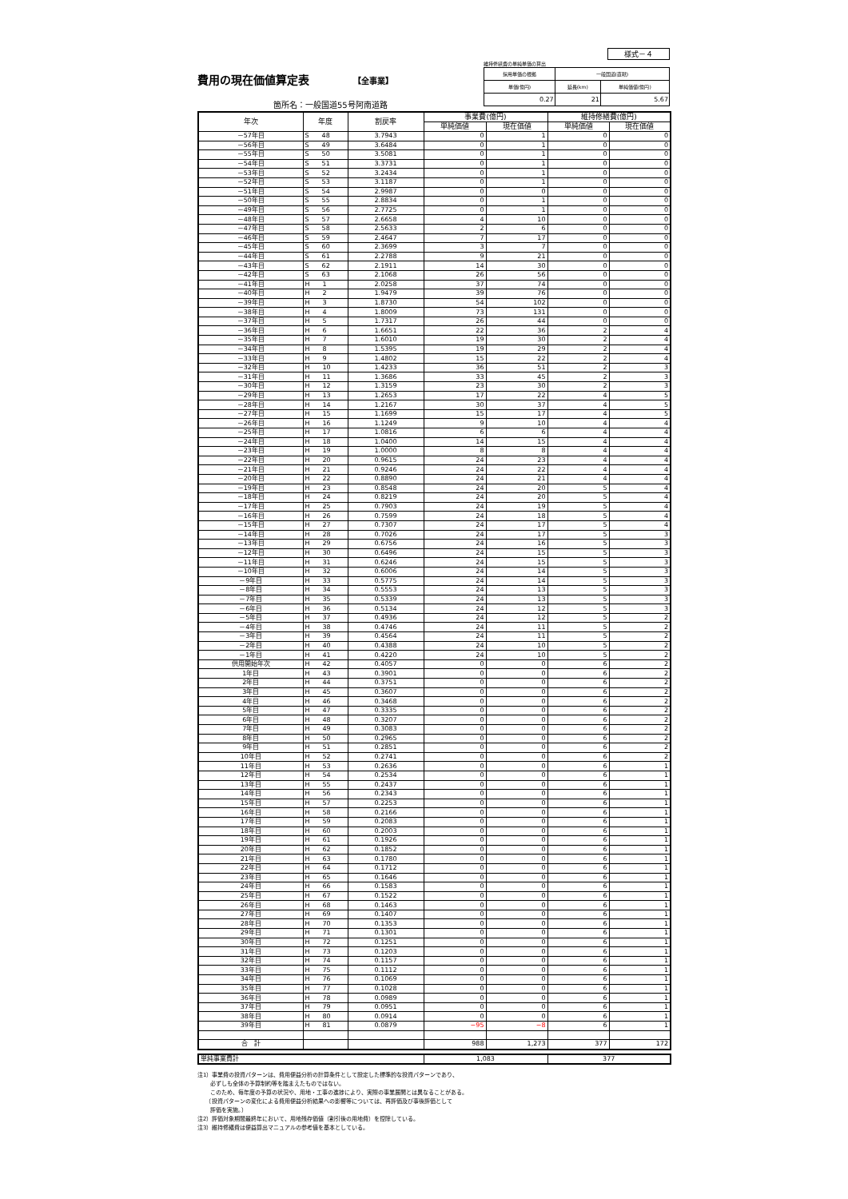様式－４
費用の現在価値算定表 【全事業】
箇所名：一般国道55号阿南道路
維持修繕費の単純単価の算出
| 採用単価の根拠 | 一般国道(直轄) | |
| 単価(億円) | 延長(km) | 単純価値(億円) |
| 0.27 | 21 | 5.67 |
| 年次 | 年度 | 割戻率 | 事業費(億円) | | 維持修繕費(億円) | |
| --- | --- | --- | --- | --- | --- | --- |
| | | | 単純価値 | 現在価値 | 単純価値 | 現在価値 |
| －57年目 | S 48 | 3.7943 | 0 | 1 | 0 | 0 |
| －56年目 | S 49 | 3.6484 | 0 | 1 | 0 | 0 |
| －55年目 | S 50 | 3.5081 | 0 | 1 | 0 | 0 |
| －54年目 | S 51 | 3.3731 | 0 | 1 | 0 | 0 |
| －53年目 | S 52 | 3.2434 | 0 | 1 | 0 | 0 |
| －52年目 | S 53 | 3.1187 | 0 | 1 | 0 | 0 |
| －51年目 | S 54 | 2.9987 | 0 | 0 | 0 | 0 |
| －50年目 | S 55 | 2.8834 | 0 | 1 | 0 | 0 |
| －49年目 | S 56 | 2.7725 | 0 | 1 | 0 | 0 |
| －48年目 | S 57 | 2.6658 | 4 | 10 | 0 | 0 |
| －47年目 | S 58 | 2.5633 | 2 | 6 | 0 | 0 |
| －46年目 | S 59 | 2.4647 | 7 | 17 | 0 | 0 |
| －45年目 | S 60 | 2.3699 | 3 | 7 | 0 | 0 |
| －44年目 | S 61 | 2.2788 | 9 | 21 | 0 | 0 |
| －43年目 | S 62 | 2.1911 | 14 | 30 | 0 | 0 |
| －42年目 | S 63 | 2.1068 | 26 | 56 | 0 | 0 |
| －41年目 | H 1 | 2.0258 | 37 | 74 | 0 | 0 |
| －40年目 | H 2 | 1.9479 | 39 | 76 | 0 | 0 |
| －39年目 | H 3 | 1.8730 | 54 | 102 | 0 | 0 |
| －38年目 | H 4 | 1.8009 | 73 | 131 | 0 | 0 |
| －37年目 | H 5 | 1.7317 | 26 | 44 | 0 | 0 |
| －36年目 | H 6 | 1.6651 | 22 | 36 | 2 | 4 |
| －35年目 | H 7 | 1.6010 | 19 | 30 | 2 | 4 |
| －34年目 | H 8 | 1.5395 | 19 | 29 | 2 | 4 |
| －33年目 | H 9 | 1.4802 | 15 | 22 | 2 | 4 |
| －32年目 | H 10 | 1.4233 | 36 | 51 | 2 | 3 |
| －31年目 | H 11 | 1.3686 | 33 | 45 | 2 | 3 |
| －30年目 | H 12 | 1.3159 | 23 | 30 | 2 | 3 |
| －29年目 | H 13 | 1.2653 | 17 | 22 | 4 | 5 |
| －28年目 | H 14 | 1.2167 | 30 | 37 | 4 | 5 |
| －27年目 | H 15 | 1.1699 | 15 | 17 | 4 | 5 |
| －26年目 | H 16 | 1.1249 | 9 | 10 | 4 | 4 |
| －25年目 | H 17 | 1.0816 | 6 | 6 | 4 | 4 |
| －24年目 | H 18 | 1.0400 | 14 | 15 | 4 | 4 |
| －23年目 | H 19 | 1.0000 | 8 | 8 | 4 | 4 |
| －22年目 | H 20 | 0.9615 | 24 | 23 | 4 | 4 |
| －21年目 | H 21 | 0.9246 | 24 | 22 | 4 | 4 |
| －20年目 | H 22 | 0.8890 | 24 | 21 | 4 | 4 |
| －19年目 | H 23 | 0.8548 | 24 | 20 | 5 | 4 |
| －18年目 | H 24 | 0.8219 | 24 | 20 | 5 | 4 |
| －17年目 | H 25 | 0.7903 | 24 | 19 | 5 | 4 |
| －16年目 | H 26 | 0.7599 | 24 | 18 | 5 | 4 |
| －15年目 | H 27 | 0.7307 | 24 | 17 | 5 | 4 |
| －14年目 | H 28 | 0.7026 | 24 | 17 | 5 | 3 |
| －13年目 | H 29 | 0.6756 | 24 | 16 | 5 | 3 |
| －12年目 | H 30 | 0.6496 | 24 | 15 | 5 | 3 |
| －11年目 | H 31 | 0.6246 | 24 | 15 | 5 | 3 |
| －10年目 | H 32 | 0.6006 | 24 | 14 | 5 | 3 |
| －9年目 | H 33 | 0.5775 | 24 | 14 | 5 | 3 |
| －8年目 | H 34 | 0.5553 | 24 | 13 | 5 | 3 |
| －7年目 | H 35 | 0.5339 | 24 | 13 | 5 | 3 |
| －6年目 | H 36 | 0.5134 | 24 | 12 | 5 | 3 |
| －5年目 | H 37 | 0.4936 | 24 | 12 | 5 | 2 |
| －4年目 | H 38 | 0.4746 | 24 | 11 | 5 | 2 |
| －3年目 | H 39 | 0.4564 | 24 | 11 | 5 | 2 |
| －2年目 | H 40 | 0.4388 | 24 | 10 | 5 | 2 |
| －1年目 | H 41 | 0.4220 | 24 | 10 | 5 | 2 |
| 供用開始年次 | H 42 | 0.4057 | 0 | 0 | 6 | 2 |
| 1年目 | H 43 | 0.3901 | 0 | 0 | 6 | 2 |
| 2年目 | H 44 | 0.3751 | 0 | 0 | 6 | 2 |
| 3年目 | H 45 | 0.3607 | 0 | 0 | 6 | 2 |
| 4年目 | H 46 | 0.3468 | 0 | 0 | 6 | 2 |
| 5年目 | H 47 | 0.3335 | 0 | 0 | 6 | 2 |
| 6年目 | H 48 | 0.3207 | 0 | 0 | 6 | 2 |
| 7年目 | H 49 | 0.3083 | 0 | 0 | 6 | 2 |
| 8年目 | H 50 | 0.2965 | 0 | 0 | 6 | 2 |
| 9年目 | H 51 | 0.2851 | 0 | 0 | 6 | 2 |
| 10年目 | H 52 | 0.2741 | 0 | 0 | 6 | 2 |
| 11年目 | H 53 | 0.2636 | 0 | 0 | 6 | 1 |
| 12年目 | H 54 | 0.2534 | 0 | 0 | 6 | 1 |
| 13年目 | H 55 | 0.2437 | 0 | 0 | 6 | 1 |
| 14年目 | H 56 | 0.2343 | 0 | 0 | 6 | 1 |
| 15年目 | H 57 | 0.2253 | 0 | 0 | 6 | 1 |
| 16年目 | H 58 | 0.2166 | 0 | 0 | 6 | 1 |
| 17年目 | H 59 | 0.2083 | 0 | 0 | 6 | 1 |
| 18年目 | H 60 | 0.2003 | 0 | 0 | 6 | 1 |
| 19年目 | H 61 | 0.1926 | 0 | 0 | 6 | 1 |
| 20年目 | H 62 | 0.1852 | 0 | 0 | 6 | 1 |
| 21年目 | H 63 | 0.1780 | 0 | 0 | 6 | 1 |
| 22年目 | H 64 | 0.1712 | 0 | 0 | 6 | 1 |
| 23年目 | H 65 | 0.1646 | 0 | 0 | 6 | 1 |
| 24年目 | H 66 | 0.1583 | 0 | 0 | 6 | 1 |
| 25年目 | H 67 | 0.1522 | 0 | 0 | 6 | 1 |
| 26年目 | H 68 | 0.1463 | 0 | 0 | 6 | 1 |
| 27年目 | H 69 | 0.1407 | 0 | 0 | 6 | 1 |
| 28年目 | H 70 | 0.1353 | 0 | 0 | 6 | 1 |
| 29年目 | H 71 | 0.1301 | 0 | 0 | 6 | 1 |
| 30年目 | H 72 | 0.1251 | 0 | 0 | 6 | 1 |
| 31年目 | H 73 | 0.1203 | 0 | 0 | 6 | 1 |
| 32年目 | H 74 | 0.1157 | 0 | 0 | 6 | 1 |
| 33年目 | H 75 | 0.1112 | 0 | 0 | 6 | 1 |
| 34年目 | H 76 | 0.1069 | 0 | 0 | 6 | 1 |
| 35年目 | H 77 | 0.1028 | 0 | 0 | 6 | 1 |
| 36年目 | H 78 | 0.0989 | 0 | 0 | 6 | 1 |
| 37年目 | H 79 | 0.0951 | 0 | 0 | 6 | 1 |
| 38年目 | H 80 | 0.0914 | 0 | 0 | 6 | 1 |
| 39年目 | H 81 | 0.0879 | −95 | −8 | 6 | 1 |
| 合 計 | | | 988 | 1,273 | 377 | 172 |
| 単純事業費計 | 1,083 | 377 |
注1）事業費の投資パターンは、費用便益分析の計算条件として設定した標準的な投資パターンであり、
　　 必ずしも全体の予算制約等を踏まえたものではない。
　　 このため、毎年度の予算の状況や、用地・工事の進捗により、実際の事業展開とは異なることがある。
　　（投資パターンの変化による費用便益分析結果への影響等については、再評価及び事後評価として
　　 評価を実施。）
注2）評価対象期間最終年において、用地残存価値（割引後の用地費）を控除している。
注3）維持修繕費は便益算出マニュアルの参考値を基本としている。